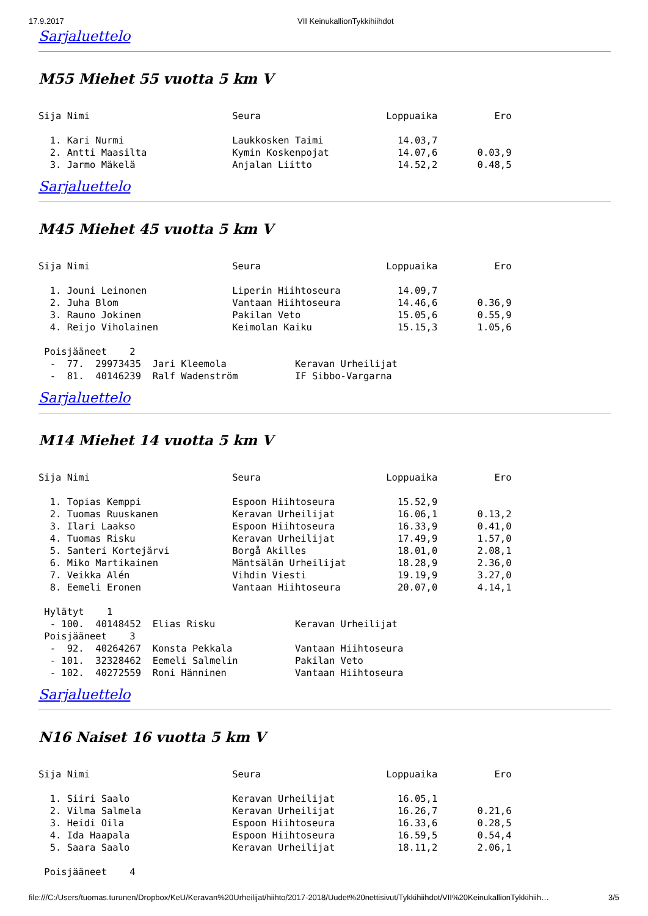17.9.2017 VII KeinukallionTykkihiihdot
Sarjaluettelo
M55 Miehet 55 vuotta 5 km V
Sija Nimi                         Seura                      Loppuaika          Ero

  1. Kari Nurmi                   Laukkosken Taimi             14.03,7
  2. Antti Maasilta               Kymin Koskenpojat            14.07,6       0.03,9
  3. Jarmo Mäkelä                 Anjalan Liitto               14.52,2       0.48,5
Sarjaluettelo
M45 Miehet 45 vuotta 5 km V
Sija Nimi                         Seura                      Loppuaika          Ero

  1. Jouni Leinonen               Liperin Hiihtoseura          14.09,7
  2. Juha Blom                    Vantaan Hiihtoseura          14.46,6       0.36,9
  3. Rauno Jokinen                Pakilan Veto                 15.05,6       0.55,9
  4. Reijo Viholainen             Keimolan Kaiku               15.15,3       1.05,6

 Poisjääneet    2
  -  77.  29973435  Jari Kleemola            Keravan Urheilijat
  -  81.  40146239  Ralf Wadenström          IF Sibbo-Vargarna
Sarjaluettelo
M14 Miehet 14 vuotta 5 km V
Sija Nimi                         Seura                      Loppuaika          Ero

  1. Topias Kemppi                Espoon Hiihtoseura           15.52,9
  2. Tuomas Ruuskanen             Keravan Urheilijat           16.06,1       0.13,2
  3. Ilari Laakso                 Espoon Hiihtoseura           16.33,9       0.41,0
  4. Tuomas Risku                 Keravan Urheilijat           17.49,9       1.57,0
  5. Santeri Kortejärvi           Borgå Akilles                18.01,0       2.08,1
  6. Miko Martikainen             Mäntsälän Urheilijat         18.28,9       2.36,0
  7. Veikka Alén                  Vihdin Viesti                19.19,9       3.27,0
  8. Eemeli Eronen                Vantaan Hiihtoseura          20.07,0       4.14,1

 Hylätyt    1
  - 100.  40148452  Elias Risku              Keravan Urheilijat
 Poisjääneet    3
  -  92.  40264267  Konsta Pekkala           Vantaan Hiihtoseura
  - 101.  32328462  Eemeli Salmelin          Pakilan Veto
  - 102.  40272559  Roni Hänninen            Vantaan Hiihtoseura
Sarjaluettelo
N16 Naiset 16 vuotta 5 km V
Sija Nimi                         Seura                      Loppuaika          Ero

  1. Siiri Saalo                  Keravan Urheilijat           16.05,1
  2. Vilma Salmela                Keravan Urheilijat           16.26,7       0.21,6
  3. Heidi Oila                   Espoon Hiihtoseura           16.33,6       0.28,5
  4. Ida Haapala                  Espoon Hiihtoseura           16.59,5       0.54,4
  5. Saara Saalo                  Keravan Urheilijat           18.11,2       2.06,1

 Poisjääneet    4
file:///C:/Users/tuomas.turunen/Dropbox/KeU/Keravan%20Urheilijat/hiihto/2017-2018/Uudet%20nettisivut/Tykkihiihdot/VII%20KeinukallionTykkihiih… 3/5